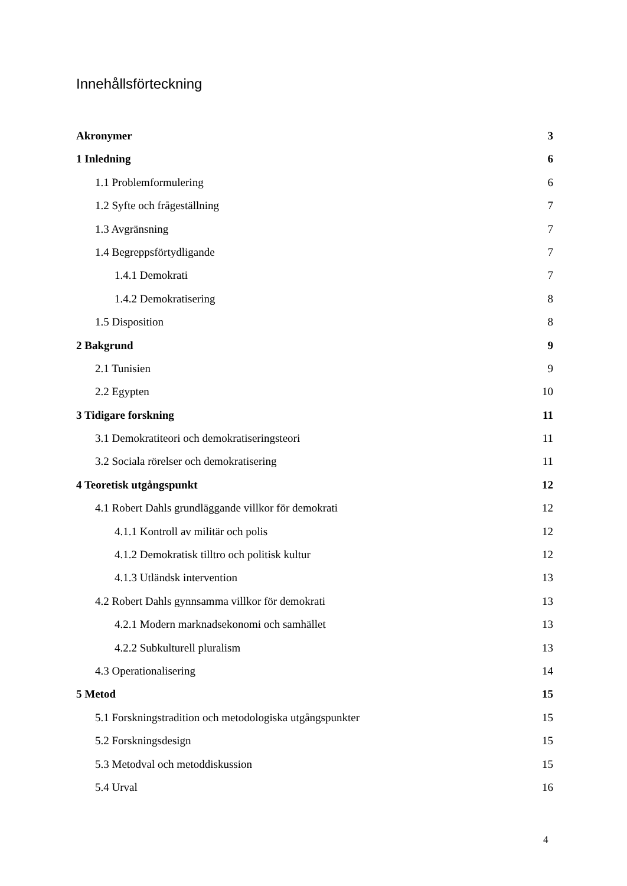Innehållsförteckning
Akronymer 3
1 Inledning 6
1.1 Problemformulering 6
1.2 Syfte och frågeställning 7
1.3 Avgränsning 7
1.4 Begreppsförtydligande 7
1.4.1 Demokrati 7
1.4.2 Demokratisering 8
1.5 Disposition 8
2 Bakgrund 9
2.1 Tunisien 9
2.2 Egypten 10
3 Tidigare forskning 11
3.1 Demokratiteori och demokratiseringsteori 11
3.2 Sociala rörelser och demokratisering 11
4 Teoretisk utgångspunkt 12
4.1 Robert Dahls grundläggande villkor för demokrati 12
4.1.1 Kontroll av militär och polis 12
4.1.2 Demokratisk tilltro och politisk kultur 12
4.1.3 Utländsk intervention 13
4.2 Robert Dahls gynnsamma villkor för demokrati 13
4.2.1 Modern marknadsekonomi och samhället 13
4.2.2 Subkulturell pluralism 13
4.3 Operationalisering 14
5 Metod 15
5.1 Forskningstradition och metodologiska utgångspunkter 15
5.2 Forskningsdesign 15
5.3 Metodval och metoddiskussion 15
5.4 Urval 16
4